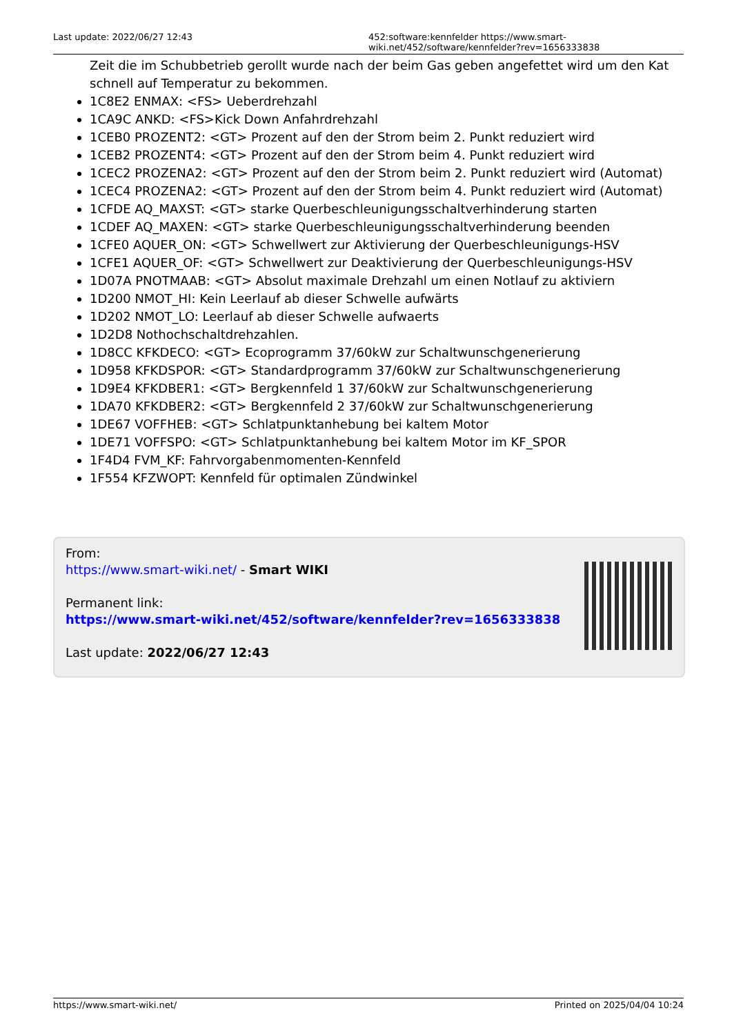Last update: 2022/06/27 12:43 452:software:kennfelder https://www.smart-wiki.net/452/software/kennfelder?rev=1656333838
Zeit die im Schubbetrieb gerollt wurde nach der beim Gas geben angefettet wird um den Kat schnell auf Temperatur zu bekommen.
1C8E2 ENMAX: <FS> Ueberdrehzahl
1CA9C ANKD: <FS>Kick Down Anfahrdrehzahl
1CEB0 PROZENT2: <GT> Prozent auf den der Strom beim 2. Punkt reduziert wird
1CEB2 PROZENT4: <GT> Prozent auf den der Strom beim 4. Punkt reduziert wird
1CEC2 PROZENA2: <GT> Prozent auf den der Strom beim 2. Punkt reduziert wird (Automat)
1CEC4 PROZENA2: <GT> Prozent auf den der Strom beim 4. Punkt reduziert wird (Automat)
1CFDE AQ_MAXST: <GT> starke Querbeschleunigungsschaltverhinderung starten
1CDEF AQ_MAXEN: <GT> starke Querbeschleunigungsschaltverhinderung beenden
1CFE0 AQUER_ON: <GT> Schwellwert zur Aktivierung der Querbeschleunigungs-HSV
1CFE1 AQUER_OF: <GT> Schwellwert zur Deaktivierung der Querbeschleunigungs-HSV
1D07A PNOTMAAB: <GT> Absolut maximale Drehzahl um einen Notlauf zu aktiviern
1D200 NMOT_HI: Kein Leerlauf ab dieser Schwelle aufwärts
1D202 NMOT_LO: Leerlauf ab dieser Schwelle aufwaerts
1D2D8 Nothochschaltdrehzahlen.
1D8CC KFKDECO: <GT> Ecoprogramm 37/60kW zur Schaltwunschgenerierung
1D958 KFKDSPOR: <GT> Standardprogramm 37/60kW zur Schaltwunschgenerierung
1D9E4 KFKDBER1: <GT> Bergkennfeld 1 37/60kW zur Schaltwunschgenerierung
1DA70 KFKDBER2: <GT> Bergkennfeld 2 37/60kW zur Schaltwunschgenerierung
1DE67 VOFFHEB: <GT> Schlatpunktanhebung bei kaltem Motor
1DE71 VOFFSPO: <GT> Schlatpunktanhebung bei kaltem Motor im KF_SPOR
1F4D4 FVM_KF: Fahrvorgabenmomenten-Kennfeld
1F554 KFZWOPT: Kennfeld für optimalen Zündwinkel
From:
https://www.smart-wiki.net/ - Smart WIKI
Permanent link:
https://www.smart-wiki.net/452/software/kennfelder?rev=1656333838
Last update: 2022/06/27 12:43
https://www.smart-wiki.net/ Printed on 2025/04/04 10:24